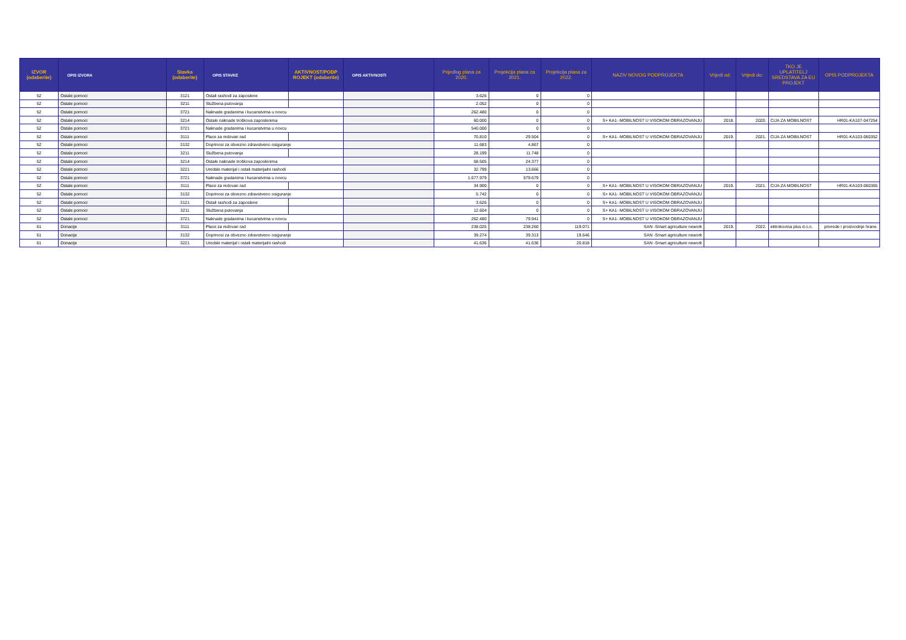| IZVOR (odaberite) | OPIS IZVORA | Stavka (odaberite) | OPIS STAVKE | AKTIVNOST/PODP ROJEKT (odaberite) | OPIS AKTIVNOSTI | Prijedlog plana za 2020. | Projekcija plana za 2021. | Projekcija plana za 2022. | NAZIV NOVOG PODPROJEKTA | Vrijedi od: | Vrijedi do: | TKO JE UPLATITELJ SREDSTAVA ZA EU PROJEKT | OPIS PODPROJEKTA |
| --- | --- | --- | --- | --- | --- | --- | --- | --- | --- | --- | --- | --- | --- |
| 52 | Ostale pomoci | 3121 | Ostali rashodi za zaposlene | | | 3.626 | 0 | 0 | | | | | |
| 52 | Ostale pomoci | 3211 | Službena putovanja | | | 2.052 | 0 | 0 | | | | | |
| 52 | Ostale pomoci | 3721 | Naknade gradanima i kucanstvima u novcu | | | 262.480 | 0 | 0 | | | | | |
| 52 | Ostale pomoci | 3214 | Ostale naknade troškova zaposlenima | | | 60.000 | 0 | 0 | S+ KA1- MOBILNOST U VISOKOM OBRAZOVANJU | 2018. | 2020. | CIJA ZA MOBILNOST | HR01-KA107-047254 |
| 52 | Ostale pomoci | 3721 | Naknade gradanima i kucanstvima u novcu | | | 540.000 | 0 | 0 | | | | | |
| 52 | Ostale pomoci | 3111 | Place za redovan rad | | | 70.810 | 29.504 | 0 | S+ KA1- MOBILNOST U VISOKOM OBRAZOVANJU | 2019. | 2021. | CIJA ZA MOBILNOST | HR01-KA103-060352 |
| 52 | Ostale pomoci | 3132 | Doprinosi za obvezno zdravstveno osiguranje | | | 11.683 | 4.867 | 0 | | | | | |
| 52 | Ostale pomoci | 3211 | Službena putovanja | | | 28.199 | 11.748 | 0 | | | | | |
| 52 | Ostale pomoci | 3214 | Ostale naknade troškova zaposlenima | | | 58.505 | 24.377 | 0 | | | | | |
| 52 | Ostale pomoci | 3221 | Uredski materijal i ostali materijalni rashodi | | | 32.799 | 13.666 | 0 | | | | | |
| 52 | Ostale pomoci | 3721 | Naknade gradanima i kucanstvima u novcu | | | 1.677.979 | 579.679 | 0 | | | | | |
| 52 | Ostale pomoci | 3111 | Place za redovan rad | | | 34.900 | 0 | 0 | S+ KA1- MOBILNOST U VISOKOM OBRAZOVANJU | 2019. | 2021. | CIJA ZA MOBILNOST | HR01-KA103-060365 |
| 52 | Ostale pomoci | 3132 | Doprinosi za obvezno zdravstveno osiguranje | | | 5.742 | 0 | 0 | S+ KA1- MOBILNOST U VISOKOM OBRAZOVANJU | | | | |
| 52 | Ostale pomoci | 3121 | Ostali rashodi za zaposlene | | | 3.626 | 0 | 0 | S+ KA1- MOBILNOST U VISOKOM OBRAZOVANJU | | | | |
| 52 | Ostale pomoci | 3211 | Službena putovanja | | | 12.604 | 0 | 0 | S+ KA1- MOBILNOST U VISOKOM OBRAZOVANJU | | | | |
| 52 | Ostale pomoci | 3721 | Naknade gradanima i kucanstvima u novcu | | | 262.480 | 79.941 | 0 | S+ KA1- MOBILNOST U VISOKOM OBRAZOVANJU | | | | |
| 61 | Donacije | 3111 | Place za redovan rad | | | 238.025 | 238.260 | 119.071 | SAN -Smart agriculture nework | 2019. | 2022. | ektrokovina plus d.o.o. | privrede i proizvodnje hrane. |
| 61 | Donacije | 3132 | Doprinosi za obvezno zdravstveno osiguranje | | | 39.274 | 39.313 | 19.646 | SAN -Smart agriculture nework | | | | |
| 61 | Donacije | 3221 | Uredski materijal i ostali materijalni rashodi | | | 41.636 | 41.636 | 20.818 | SAN -Smart agriculture nework | | | | |